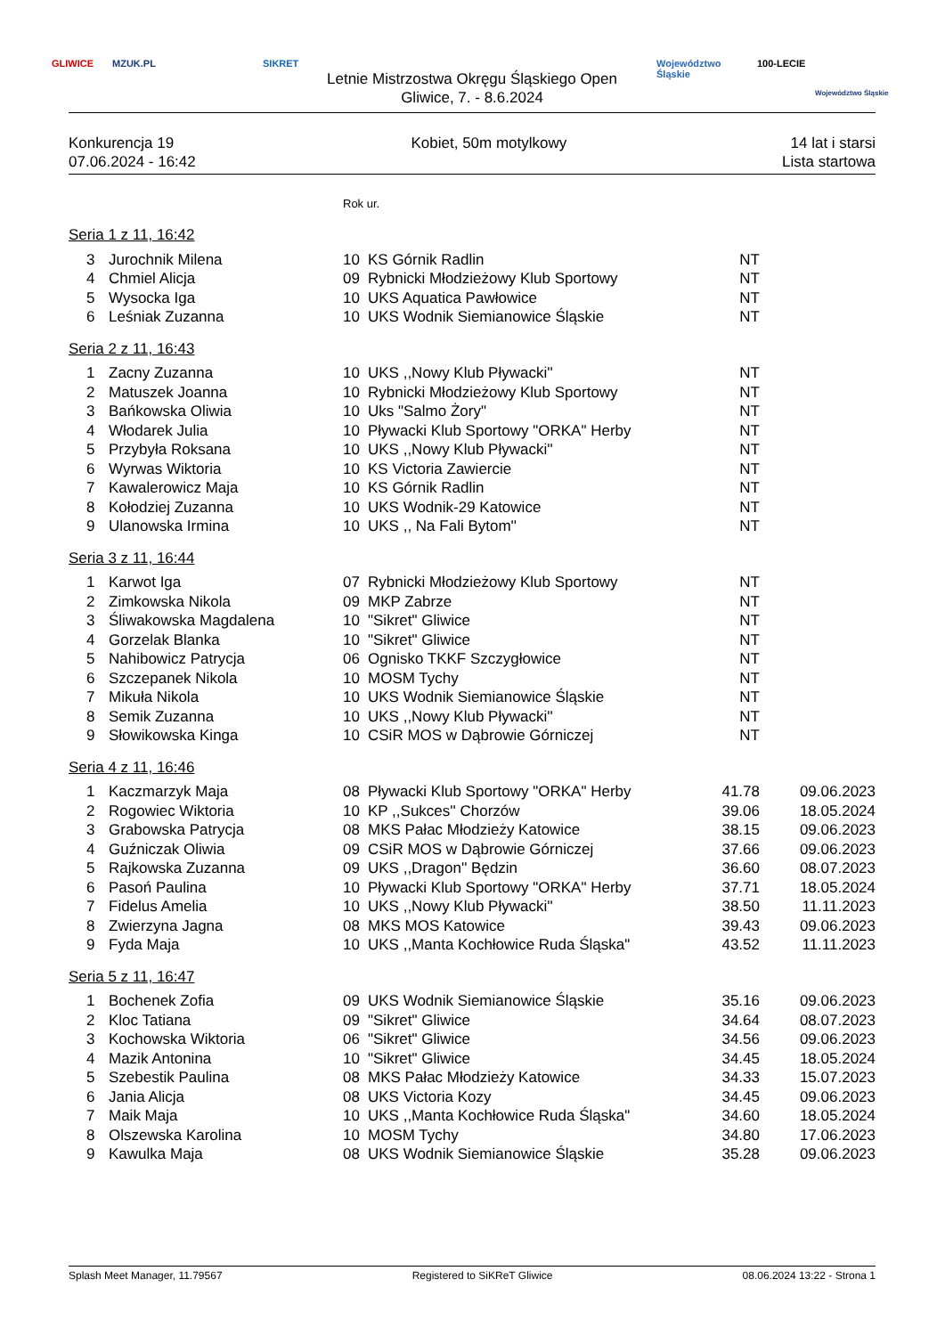GLIWICE MZUK.PL SIKRET
Letnie Mistrzostwa Okręgu Śląskiego Open
Gliwice, 7. - 8.6.2024
Województwo
Śląskie
100-LECIE
Województwo Śląskie
Konkurencja 19
07.06.2024 - 16:42
Kobiet, 50m motylkowy 14 lat i starsi
Lista startowa
| | | | Rok ur. | | | |
| Seria 1 z 11, 16:42 | | | | | | |
| | 3 | Jurochnik Milena | 10 | KS Górnik Radlin | NT | |
| | 4 | Chmiel Alicja | 09 | Rybnicki Młodzieżowy Klub Sportowy | NT | |
| | 5 | Wysocka Iga | 10 | UKS Aquatica Pawłowice | NT | |
| | 6 | Leśniak Zuzanna | 10 | UKS Wodnik Siemianowice Śląskie | NT | |
| Seria 2 z 11, 16:43 | | | | | | |
| | 1 | Zacny Zuzanna | 10 | UKS ,,Nowy Klub Pływacki'' | NT | |
| | 2 | Matuszek Joanna | 10 | Rybnicki Młodzieżowy Klub Sportowy | NT | |
| | 3 | Bańkowska Oliwia | 10 | Uks "Salmo Żory" | NT | |
| | 4 | Włodarek Julia | 10 | Pływacki Klub Sportowy "ORKA" Herby | NT | |
| | 5 | Przybyła Roksana | 10 | UKS ,,Nowy Klub Pływacki'' | NT | |
| | 6 | Wyrwas Wiktoria | 10 | KS Victoria Zawiercie | NT | |
| | 7 | Kawalerowicz Maja | 10 | KS Górnik Radlin | NT | |
| | 8 | Kołodziej Zuzanna | 10 | UKS Wodnik-29 Katowice | NT | |
| | 9 | Ulanowska Irmina | 10 | UKS ,, Na Fali Bytom'' | NT | |
| Seria 3 z 11, 16:44 | | | | | | |
| | 1 | Karwot Iga | 07 | Rybnicki Młodzieżowy Klub Sportowy | NT | |
| | 2 | Zimkowska Nikola | 09 | MKP Zabrze | NT | |
| | 3 | Śliwakowska Magdalena | 10 | "Sikret" Gliwice | NT | |
| | 4 | Gorzelak Blanka | 10 | "Sikret" Gliwice | NT | |
| | 5 | Nahibowicz Patrycja | 06 | Ognisko TKKF Szczygłowice | NT | |
| | 6 | Szczepanek Nikola | 10 | MOSM Tychy | NT | |
| | 7 | Mikuła Nikola | 10 | UKS Wodnik Siemianowice Śląskie | NT | |
| | 8 | Semik Zuzanna | 10 | UKS ,,Nowy Klub Pływacki'' | NT | |
| | 9 | Słowikowska Kinga | 10 | CSiR MOS w Dąbrowie Górniczej | NT | |
| Seria 4 z 11, 16:46 | | | | | | |
| | 1 | Kaczmarzyk Maja | 08 | Pływacki Klub Sportowy "ORKA" Herby | 41.78 | 09.06.2023 |
| | 2 | Rogowiec Wiktoria | 10 | KP ,,Sukces'' Chorzów | 39.06 | 18.05.2024 |
| | 3 | Grabowska Patrycja | 08 | MKS Pałac Młodzieży Katowice | 38.15 | 09.06.2023 |
| | 4 | Guźniczak Oliwia | 09 | CSiR MOS w Dąbrowie Górniczej | 37.66 | 09.06.2023 |
| | 5 | Rajkowska Zuzanna | 09 | UKS ,,Dragon'' Będzin | 36.60 | 08.07.2023 |
| | 6 | Pasoń Paulina | 10 | Pływacki Klub Sportowy "ORKA" Herby | 37.71 | 18.05.2024 |
| | 7 | Fidelus Amelia | 10 | UKS ,,Nowy Klub Pływacki'' | 38.50 | 11.11.2023 |
| | 8 | Zwierzyna Jagna | 08 | MKS MOS Katowice | 39.43 | 09.06.2023 |
| | 9 | Fyda Maja | 10 | UKS ,,Manta Kochłowice Ruda Śląska" | 43.52 | 11.11.2023 |
| Seria 5 z 11, 16:47 | | | | | | |
| | 1 | Bochenek Zofia | 09 | UKS Wodnik Siemianowice Śląskie | 35.16 | 09.06.2023 |
| | 2 | Kloc Tatiana | 09 | "Sikret" Gliwice | 34.64 | 08.07.2023 |
| | 3 | Kochowska Wiktoria | 06 | "Sikret" Gliwice | 34.56 | 09.06.2023 |
| | 4 | Mazik Antonina | 10 | "Sikret" Gliwice | 34.45 | 18.05.2024 |
| | 5 | Szebestik Paulina | 08 | MKS Pałac Młodzieży Katowice | 34.33 | 15.07.2023 |
| | 6 | Jania Alicja | 08 | UKS Victoria Kozy | 34.45 | 09.06.2023 |
| | 7 | Maik Maja | 10 | UKS ,,Manta Kochłowice Ruda Śląska" | 34.60 | 18.05.2024 |
| | 8 | Olszewska Karolina | 10 | MOSM Tychy | 34.80 | 17.06.2023 |
| | 9 | Kawulka Maja | 08 | UKS Wodnik Siemianowice Śląskie | 35.28 | 09.06.2023 |
Splash Meet Manager, 11.79567 Registered to SiKReT Gliwice 08.06.2024 13:22 - Strona 1